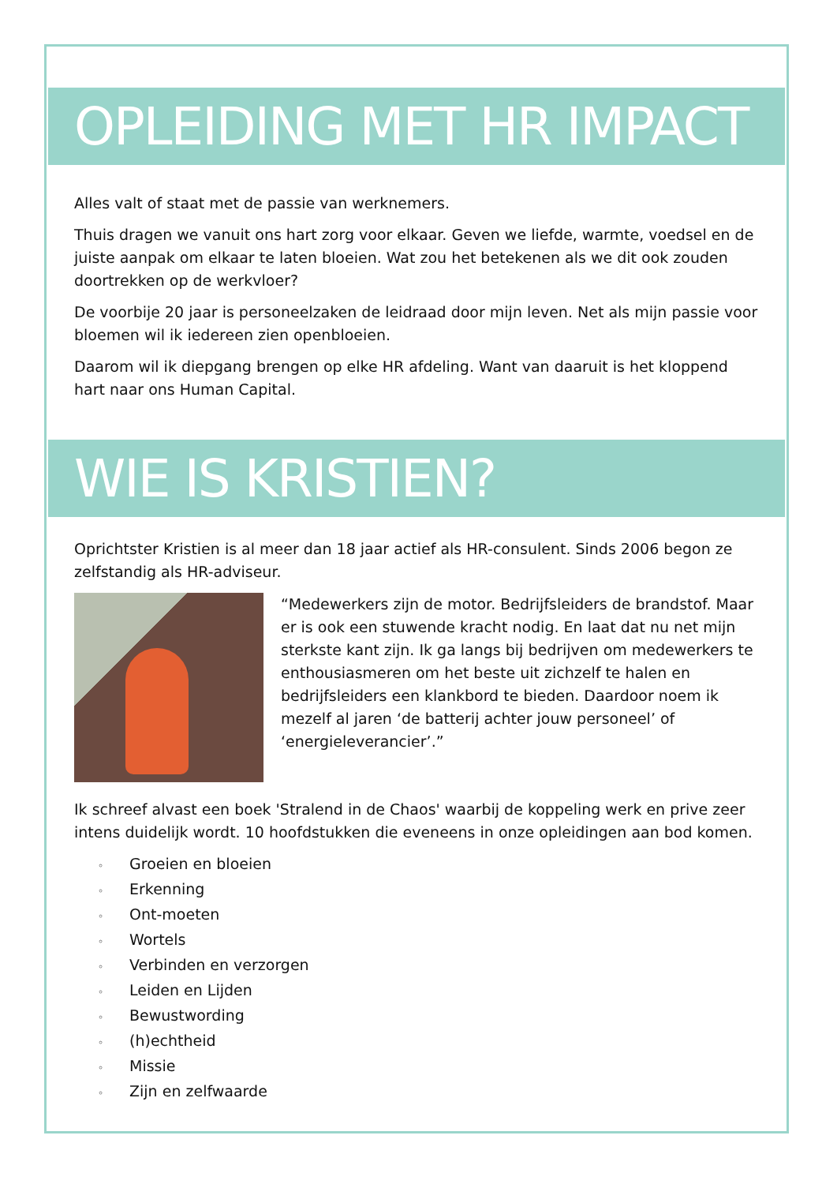OPLEIDING MET HR IMPACT
Alles valt of staat met de passie van werknemers.
Thuis dragen we vanuit ons hart zorg voor elkaar. Geven we liefde, warmte, voedsel en de juiste aanpak om elkaar te laten bloeien. Wat zou het betekenen als we dit ook zouden doortrekken op de werkvloer?
De voorbije 20 jaar is personeelzaken de leidraad door mijn leven. Net als mijn passie voor bloemen wil ik iedereen zien openbloeien.
Daarom wil ik diepgang brengen op elke HR afdeling. Want van daaruit is het kloppend hart naar ons Human Capital.
WIE IS KRISTIEN?
Oprichtster Kristien is al meer dan 18 jaar actief als HR-consulent. Sinds 2006 begon ze zelfstandig als HR-adviseur.
“Medewerkers zijn de motor. Bedrijfsleiders de brandstof. Maar er is ook een stuwende kracht nodig. En laat dat nu net mijn sterkste kant zijn. Ik ga langs bij bedrijven om medewerkers te enthousiasmeren om het beste uit zichzelf te halen en bedrijfsleiders een klankbord te bieden. Daardoor noem ik mezelf al jaren ‘de batterij achter jouw personeel’ of ‘energieleverancier’.”
Ik schreef alvast een boek 'Stralend in de Chaos' waarbij de koppeling werk en prive zeer intens duidelijk wordt. 10 hoofdstukken die eveneens in onze opleidingen aan bod komen.
◦ Groeien en bloeien
◦ Erkenning
◦ Ont-moeten
◦ Wortels
◦ Verbinden en verzorgen
◦ Leiden en Lijden
◦ Bewustwording
◦ (h)echtheid
◦ Missie
◦ Zijn en zelfwaarde